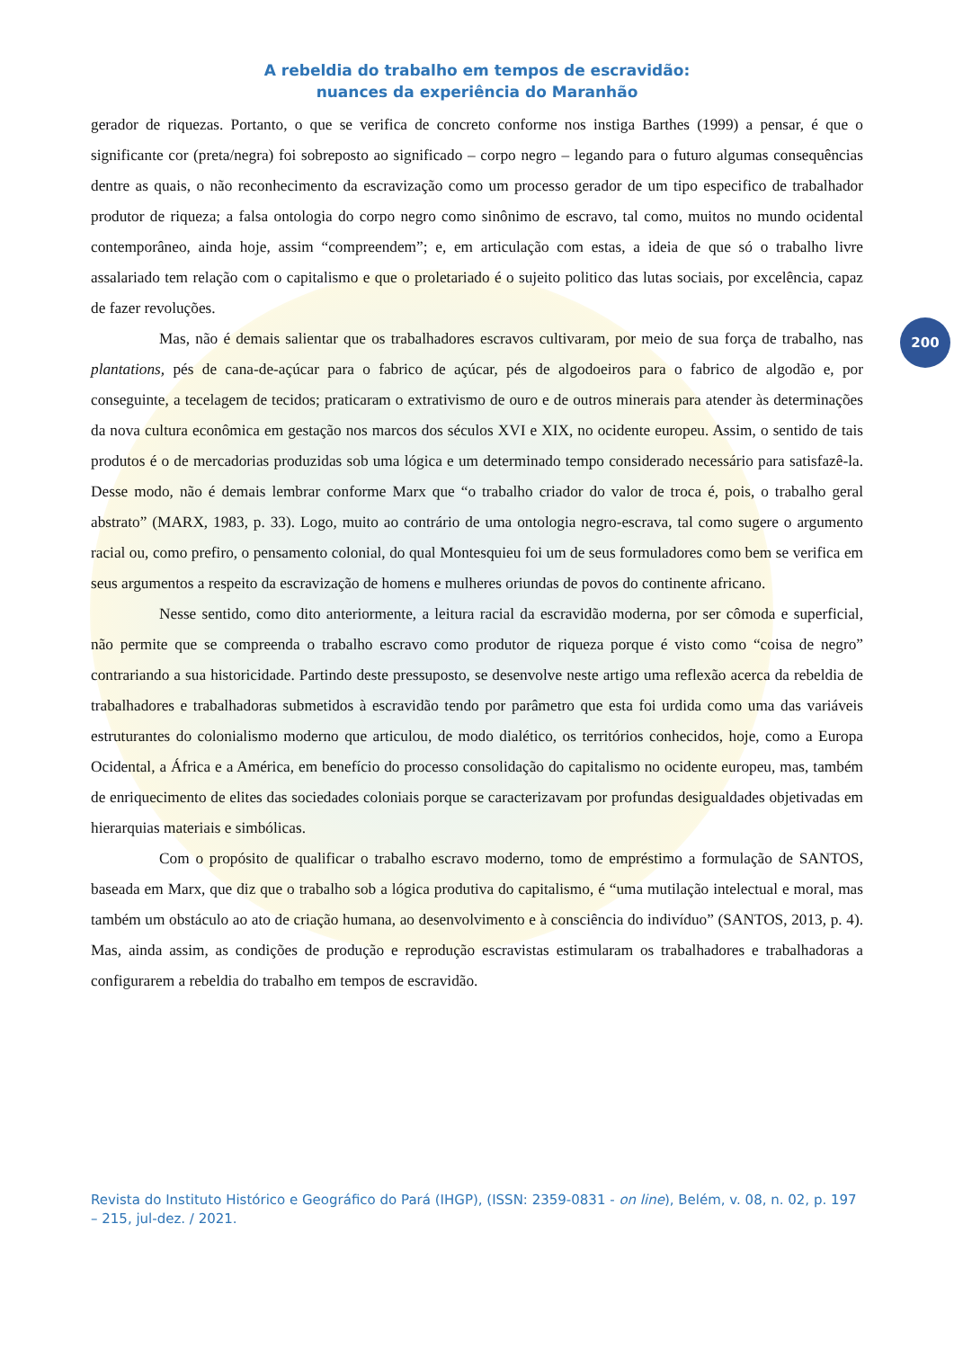A rebeldia do trabalho em tempos de escravidão:
nuances da experiência do Maranhão
gerador de riquezas. Portanto, o que se verifica de concreto conforme nos instiga Barthes (1999) a pensar, é que o significante cor (preta/negra) foi sobreposto ao significado – corpo negro – legando para o futuro algumas consequências dentre as quais, o não reconhecimento da escravização como um processo gerador de um tipo especifico de trabalhador produtor de riqueza; a falsa ontologia do corpo negro como sinônimo de escravo, tal como, muitos no mundo ocidental contemporâneo, ainda hoje, assim “compreendem”; e, em articulação com estas, a ideia de que só o trabalho livre assalariado tem relação com o capitalismo e que o proletariado é o sujeito politico das lutas sociais, por excelência, capaz de fazer revoluções.
Mas, não é demais salientar que os trabalhadores escravos cultivaram, por meio de sua força de trabalho, nas plantations, pés de cana-de-açúcar para o fabrico de açúcar, pés de algodoeiros para o fabrico de algodão e, por conseguinte, a tecelagem de tecidos; praticaram o extrativismo de ouro e de outros minerais para atender às determinações da nova cultura econômica em gestação nos marcos dos séculos XVI e XIX, no ocidente europeu. Assim, o sentido de tais produtos é o de mercadorias produzidas sob uma lógica e um determinado tempo considerado necessário para satisfazê-la. Desse modo, não é demais lembrar conforme Marx que “o trabalho criador do valor de troca é, pois, o trabalho geral abstrato” (MARX, 1983, p. 33). Logo, muito ao contrário de uma ontologia negro-escrava, tal como sugere o argumento racial ou, como prefiro, o pensamento colonial, do qual Montesquieu foi um de seus formuladores como bem se verifica em seus argumentos a respeito da escravização de homens e mulheres oriundas de povos do continente africano.
Nesse sentido, como dito anteriormente, a leitura racial da escravidão moderna, por ser cômoda e superficial, não permite que se compreenda o trabalho escravo como produtor de riqueza porque é visto como “coisa de negro” contrariando a sua historicidade. Partindo deste pressuposto, se desenvolve neste artigo uma reflexão acerca da rebeldia de trabalhadores e trabalhadoras submetidos à escravidão tendo por parâmetro que esta foi urdida como uma das variáveis estruturantes do colonialismo moderno que articulou, de modo dialético, os territórios conhecidos, hoje, como a Europa Ocidental, a África e a América, em benefício do processo consolidação do capitalismo no ocidente europeu, mas, também de enriquecimento de elites das sociedades coloniais porque se caracterizavam por profundas desigualdades objetivadas em hierarquias materiais e simbólicas.
Com o propósito de qualificar o trabalho escravo moderno, tomo de empréstimo a formulação de SANTOS, baseada em Marx, que diz que o trabalho sob a lógica produtiva do capitalismo, é “uma mutilação intelectual e moral, mas também um obstáculo ao ato de criação humana, ao desenvolvimento e à consciência do indivíduo” (SANTOS, 2013, p. 4). Mas, ainda assim, as condições de produção e reprodução escravistas estimularam os trabalhadores e trabalhadoras a configurarem a rebeldia do trabalho em tempos de escravidão.
200
Revista do Instituto Histórico e Geográfico do Pará (IHGP), (ISSN: 2359-0831 - on line), Belém, v. 08, n. 02, p. 197 – 215, jul-dez. / 2021.